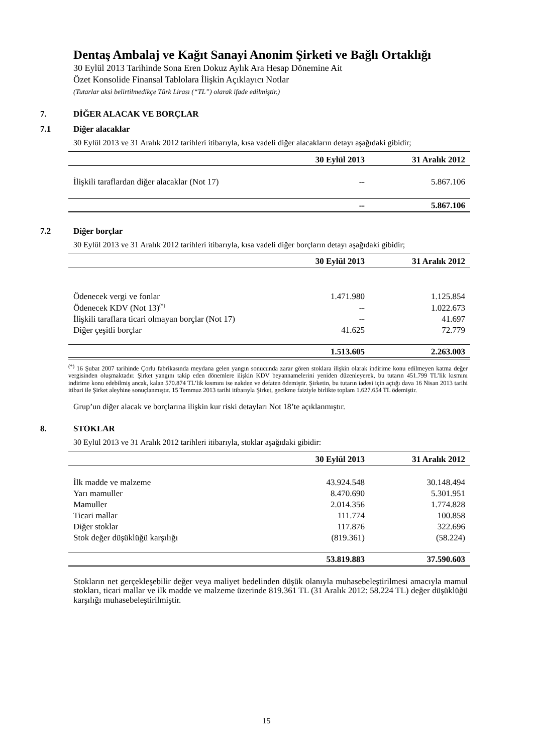Dentaş Ambalaj ve Kağıt Sanayi Anonim Şirketi ve Bağlı Ortaklığı
30 Eylül 2013 Tarihinde Sona Eren Dokuz Aylık Ara Hesap Dönemine Ait
Özet Konsolide Finansal Tablolara İlişkin Açıklayıcı Notlar
(Tutarlar aksi belirtilmedikçe Türk Lirası (“TL”) olarak ifade edilmiştir.)
7. DİĞER ALACAK VE BORÇLAR
7.1 Diğer alacaklar
30 Eylül 2013 ve 31 Aralık 2012 tarihleri itibarıyla, kısa vadeli diğer alacakların detayı aşağıdaki gibidir;
| | 30 Eylül 2013 | 31 Aralık 2012 |
| --- | --- | --- |
| İlişkili taraflardan diğer alacaklar (Not 17) | -- | 5.867.106 |
| | -- | 5.867.106 |
7.2 Diğer borçlar
30 Eylül 2013 ve 31 Aralık 2012 tarihleri itibarıyla, kısa vadeli diğer borçların detayı aşağıdaki gibidir;
| | 30 Eylül 2013 | 31 Aralık 2012 |
| --- | --- | --- |
| Ödenecek vergi ve fonlar | 1.471.980 | 1.125.854 |
| Ödenecek KDV (Not 13)<sup>(*)</sup> | -- | 1.022.673 |
| İlişkili taraflara ticari olmayan borçlar (Not 17) | -- | 41.697 |
| Diğer çeşitli borçlar | 41.625 | 72.779 |
| | 1.513.605 | 2.263.003 |
<sup>(*)</sup> 16 Şubat 2007 tarihinde Çorlu fabrikasında meydana gelen yangın sonucunda zarar gören stoklara ilişkin olarak indirime konu edilmeyen katma değer vergisinden oluşmaktadır. Şirket yangını takip eden dönemlere ilişkin KDV beyannamelerini yeniden düzenleyerek, bu tutarın 451.799 TL’lik kısmını indirime konu edebilmiş ancak, kalan 570.874 TL’lik kısmını ise nakden ve defaten ödemiştir. Şirketin, bu tutarın iadesi için açtığı dava 16 Nisan 2013 tarihi itibari ile Şirket aleyhine sonuçlanmıştır. 15 Temmuz 2013 tarihi itibarıyla Şirket, gecikme faiziyle birlikte toplam 1.627.654 TL ödemiştir.
Grup’un diğer alacak ve borçlarına ilişkin kur riski detayları Not 18’te açıklanmıştır.
8. STOKLAR
30 Eylül 2013 ve 31 Aralık 2012 tarihleri itibarıyla, stoklar aşağıdaki gibidir:
| | 30 Eylül 2013 | 31 Aralık 2012 |
| --- | --- | --- |
| İlk madde ve malzeme | 43.924.548 | 30.148.494 |
| Yarı mamuller | 8.470.690 | 5.301.951 |
| Mamuller | 2.014.356 | 1.774.828 |
| Ticari mallar | 111.774 | 100.858 |
| Diğer stoklar | 117.876 | 322.696 |
| Stok değer düşüklüğü karşılığı | (819.361) | (58.224) |
| | 53.819.883 | 37.590.603 |
Stokların net gerçekleşebilir değer veya maliyet bedelinden düşük olanıyla muhasebeleştirilmesi amacıyla mamul stokları, ticari mallar ve ilk madde ve malzeme üzerinde 819.361 TL (31 Aralık 2012: 58.224 TL) değer düşüklüğü karşılığı muhasebeleştirilmiştir.
15